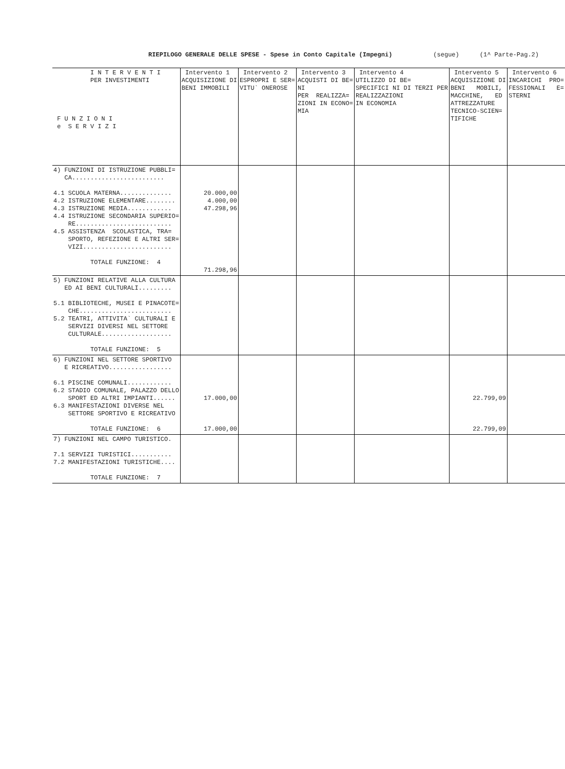RIEPILOGO GENERALE DELLE SPESE - Spese in Conto Capitale (Impegni) (segue) (1^ Parte-Pag.2)
| I N T E R V E N T I PER INVESTIMENTI F U N Z I O N I e S E R V I Z I | Intervento 1 ACQUISIZIONE DI BENI IMMOBILI | Intervento 2 ESPROPRI E SER= VITU` ONEROSE | Intervento 3 ACQUISTI DI BE= NI PER REALIZZA= ZIONI IN ECONO= MIA | Intervento 4 UTILIZZO DI BE= SPECIFICI NI DI TERZI PER REALIZZAZIONI IN ECONOMIA | Intervento 5 ACQUISIZIONE DI BENI MOBILI, MACCHINE, ED ATTREZZATURE TECNICO-SCIEN= TIFICHE | Intervento 6 INCARICHI PRO= FESSIONALI E= STERNI |
| --- | --- | --- | --- | --- | --- | --- |
| 4) FUNZIONI DI ISTRUZIONE PUBBLI= CA......................... 4.1 SCUOLA MATERNA.............. 4.2 ISTRUZIONE ELEMENTARE........ 4.3 ISTRUZIONE MEDIA............ 4.4 ISTRUZIONE SECONDARIA SUPERIO= RE.......................... 4.5 ASSISTENZA SCOLASTICA, TRA= SPORTO, REFEZIONE E ALTRI SER= VIZI........................ TOTALE FUNZIONE: 4 | 20.000,00 4.000,00 47.298,96 71.298,96 | | | | | |
| 5) FUNZIONI RELATIVE ALLA CULTURA ED AI BENI CULTURALI......... 5.1 BIBLIOTECHE, MUSEI E PINACOTE= CHE......................... 5.2 TEATRI, ATTIVITA` CULTURALI E SERVIZI DIVERSI NEL SETTORE CULTURALE................... TOTALE FUNZIONE: 5 | | | | | | |
| 6) FUNZIONI NEL SETTORE SPORTIVO E RICREATIVO................. 6.1 PISCINE COMUNALI............ 6.2 STADIO COMUNALE, PALAZZO DELLO SPORT ED ALTRI IMPIANTI...... 6.3 MANIFESTAZIONI DIVERSE NEL SETTORE SPORTIVO E RICREATIVO TOTALE FUNZIONE: 6 | 17.000,00 17.000,00 | | | | 22.799,09 22.799,09 | |
| 7) FUNZIONI NEL CAMPO TURISTICO. 7.1 SERVIZI TURISTICI........... 7.2 MANIFESTAZIONI TURISTICHE.... TOTALE FUNZIONE: 7 | | | | | | |